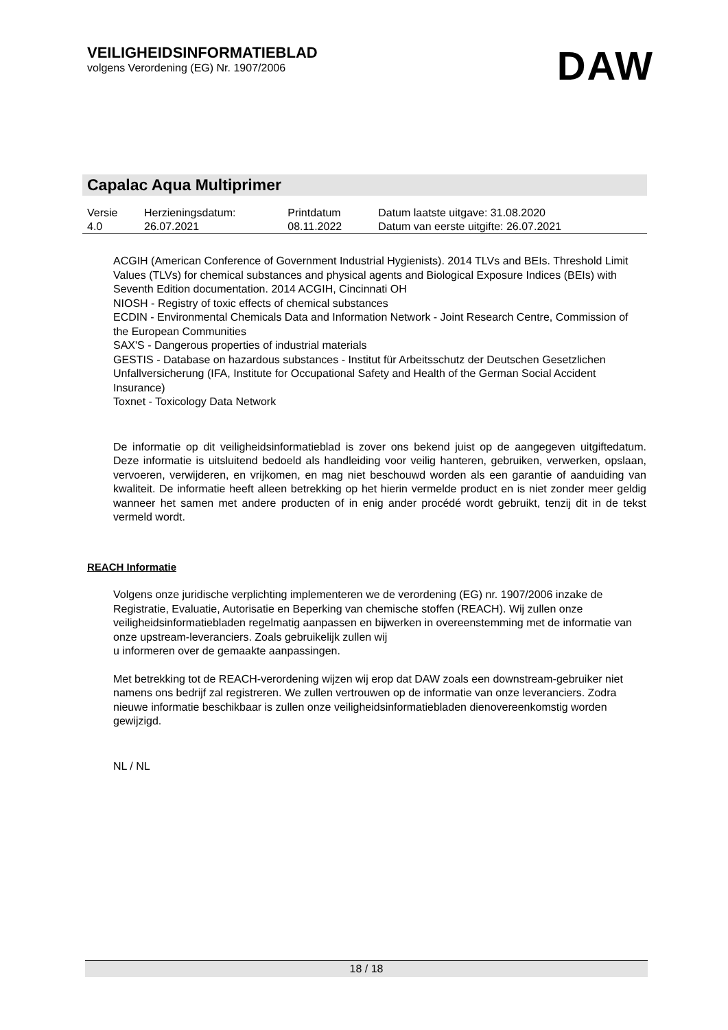VEILIGHEIDSINFORMATIEBLAD
volgens Verordening (EG) Nr. 1907/2006
DAW
Capalac Aqua Multiprimer
| Versie 4.0 | Herzieningsdatum: 26.07.2021 | Printdatum 08.11.2022 | Datum laatste uitgave: 31.08.2020 Datum van eerste uitgifte: 26.07.2021 |
ACGIH (American Conference of Government Industrial Hygienists). 2014 TLVs and BEIs. Threshold Limit Values (TLVs) for chemical substances and physical agents and Biological Exposure Indices (BEIs) with Seventh Edition documentation. 2014 ACGIH, Cincinnati OH
NIOSH - Registry of toxic effects of chemical substances
ECDIN - Environmental Chemicals Data and Information Network - Joint Research Centre, Commission of the European Communities
SAX'S - Dangerous properties of industrial materials
GESTIS - Database on hazardous substances - Institut für Arbeitsschutz der Deutschen Gesetzlichen Unfallversicherung (IFA, Institute for Occupational Safety and Health of the German Social Accident Insurance)
Toxnet - Toxicology Data Network
De informatie op dit veiligheidsinformatieblad is zover ons bekend juist op de aangegeven uitgiftedatum. Deze informatie is uitsluitend bedoeld als handleiding voor veilig hanteren, gebruiken, verwerken, opslaan, vervoeren, verwijderen, en vrijkomen, en mag niet beschouwd worden als een garantie of aanduiding van kwaliteit. De informatie heeft alleen betrekking op het hierin vermelde product en is niet zonder meer geldig wanneer het samen met andere producten of in enig ander procédé wordt gebruikt, tenzij dit in de tekst vermeld wordt.
REACH Informatie
Volgens onze juridische verplichting implementeren we de verordening (EG) nr. 1907/2006 inzake de Registratie, Evaluatie, Autorisatie en Beperking van chemische stoffen (REACH). Wij zullen onze veiligheidsinformatiebladen regelmatig aanpassen en bijwerken in overeenstemming met de informatie van onze upstream-leveranciers. Zoals gebruikelijk zullen wij
u informeren over de gemaakte aanpassingen.
Met betrekking tot de REACH-verordening wijzen wij erop dat DAW zoals een downstream-gebruiker niet namens ons bedrijf zal registreren. We zullen vertrouwen op de informatie van onze leveranciers. Zodra nieuwe informatie beschikbaar is zullen onze veiligheidsinformatiebladen dienovereenkomstig worden gewijzigd.
NL / NL
18 / 18